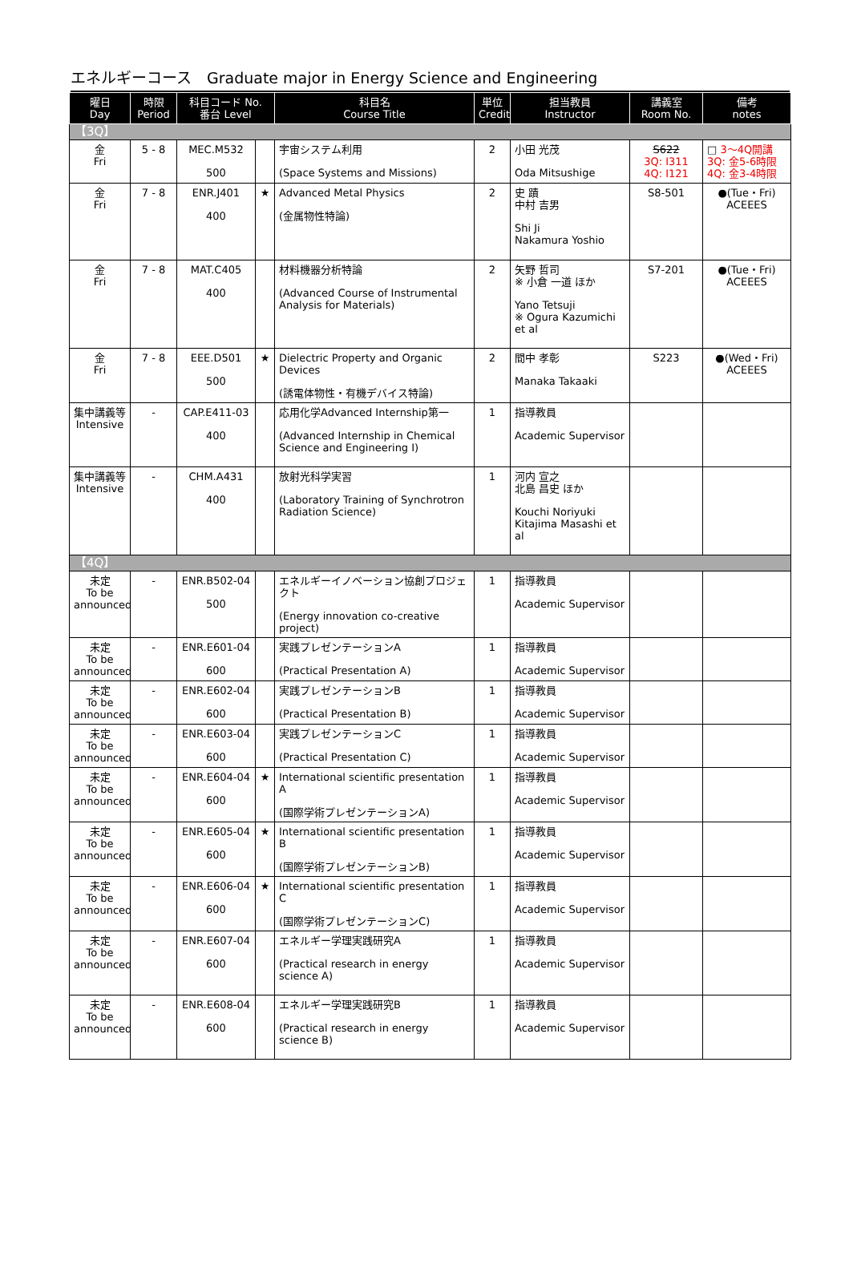エネルギーコース　Graduate major in Energy Science and Engineering
| 曜日 Day | 時限 Period | 科目コード No. 番台 Level | | 科目名 Course Title | 単位 Credit | 担当教員 Instructor | 講義室 Room No. | 備考 notes |
| --- | --- | --- | --- | --- | --- | --- | --- | --- |
| 【3Q】 | | | | | | | | |
| 金 Fri | 5 - 8 | MEC.M532 500 | | 宇宙システム利用 (Space Systems and Missions) | 2 | 小田 光茂 Oda Mitsushige | S622 3Q: I311 4Q: I121 | □ 3〜4Q開講 3Q: 金5-6時限 4Q: 金3-4時限 |
| 金 Fri | 7 - 8 | ENR.J401 400 | ★ | Advanced Metal Physics (金属物性特論) | 2 | 史 蹟 中村 吉男 Shi Ji Nakamura Yoshio | S8-501 | ●(Tue・Fri) ACEEES |
| 金 Fri | 7 - 8 | MAT.C405 400 | | 材料機器分析特論 (Advanced Course of Instrumental Analysis for Materials) | 2 | 矢野 哲司 ※ 小倉 一道 ほか Yano Tetsuji ※ Ogura Kazumichi et al | S7-201 | ●(Tue・Fri) ACEEES |
| 金 Fri | 7 - 8 | EEE.D501 500 | ★ | Dielectric Property and Organic Devices (誘電体物性・有機デバイス特論) | 2 | 間中 孝彰 Manaka Takaaki | S223 | ●(Wed・Fri) ACEEES |
| 集中講義等 Intensive | - | CAP.E411-03 400 | | 応用化学Advanced Internship第一 (Advanced Internship in Chemical Science and Engineering I) | 1 | 指導教員 Academic Supervisor | | |
| 集中講義等 Intensive | - | CHM.A431 400 | | 放射光科学実習 (Laboratory Training of Synchrotron Radiation Science) | 1 | 河内 宣之 北島 昌史 ほか Kouchi Noriyuki Kitajima Masashi et al | | |
| 【4Q】 | | | | | | | | |
| 未定 To be announced | - | ENR.B502-04 500 | | エネルギーイノベーション協創プロジェクト (Energy innovation co-creative project) | 1 | 指導教員 Academic Supervisor | | |
| 未定 To be announced | - | ENR.E601-04 600 | | 実践プレゼンテーションA (Practical Presentation A) | 1 | 指導教員 Academic Supervisor | | |
| 未定 To be announced | - | ENR.E602-04 600 | | 実践プレゼンテーションB (Practical Presentation B) | 1 | 指導教員 Academic Supervisor | | |
| 未定 To be announced | - | ENR.E603-04 600 | | 実践プレゼンテーションC (Practical Presentation C) | 1 | 指導教員 Academic Supervisor | | |
| 未定 To be announced | - | ENR.E604-04 600 | ★ | International scientific presentation A (国際学術プレゼンテーションA) | 1 | 指導教員 Academic Supervisor | | |
| 未定 To be announced | - | ENR.E605-04 600 | ★ | International scientific presentation B (国際学術プレゼンテーションB) | 1 | 指導教員 Academic Supervisor | | |
| 未定 To be announced | - | ENR.E606-04 600 | ★ | International scientific presentation C (国際学術プレゼンテーションC) | 1 | 指導教員 Academic Supervisor | | |
| 未定 To be announced | - | ENR.E607-04 600 | | エネルギー学理実践研究A (Practical research in energy science A) | 1 | 指導教員 Academic Supervisor | | |
| 未定 To be announced | - | ENR.E608-04 600 | | エネルギー学理実践研究B (Practical research in energy science B) | 1 | 指導教員 Academic Supervisor | | |